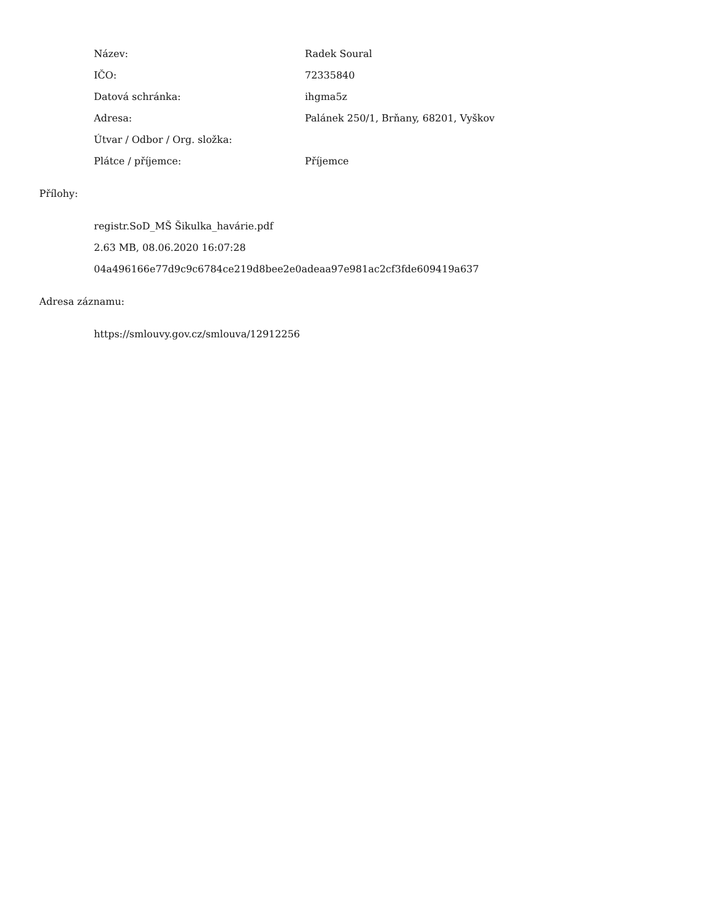| Název: | Radek Soural |
| IČO: | 72335840 |
| Datová schránka: | ihgma5z |
| Adresa: | Palánek 250/1, Brňany, 68201, Vyškov |
| Útvar / Odbor / Org. složka: | |
| Plátce / příjemce: | Příjemce |
Přílohy:
registr.SoD_MŠ Šikulka_havárie.pdf
2.63 MB, 08.06.2020 16:07:28
04a496166e77d9c9c6784ce219d8bee2e0adeaa97e981ac2cf3fde609419a637
Adresa záznamu:
https://smlouvy.gov.cz/smlouva/12912256